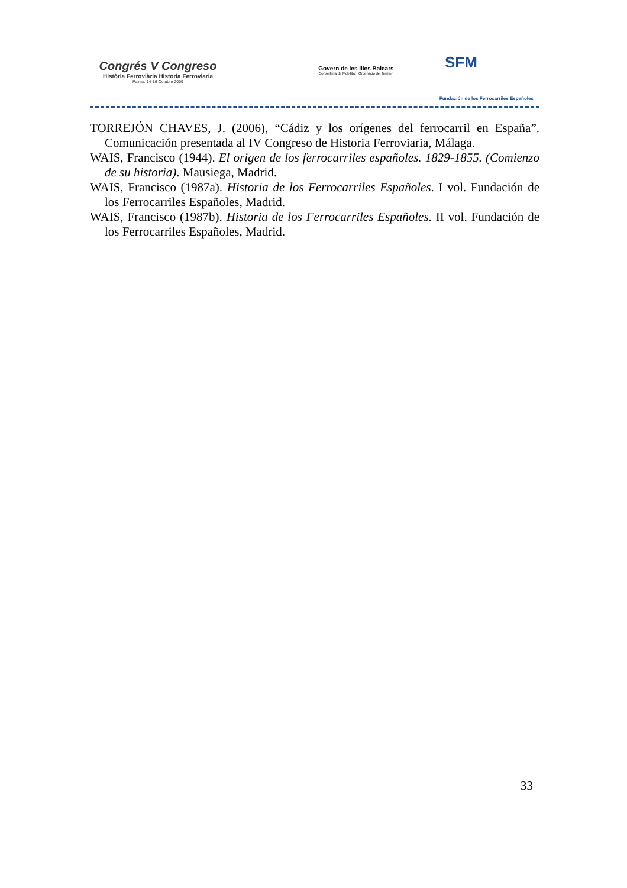Congrés V Congreso
Història Ferroviària Historia Ferroviaria
Palma, 14-16 Octubre 2009
Govern de les Illes Balears
Conselleria de Mobilitat i Ordenació del Territori
SFM
Fundación de los Ferrocarriles Españoles
TORREJÓN CHAVES, J. (2006), “Cádiz y los orígenes del ferrocarril en España”. Comunicación presentada al IV Congreso de Historia Ferroviaria, Málaga.
WAIS, Francisco (1944). El origen de los ferrocarriles españoles. 1829-1855. (Comienzo de su historia). Mausiega, Madrid.
WAIS, Francisco (1987a). Historia de los Ferrocarriles Españoles. I vol. Fundación de los Ferrocarriles Españoles, Madrid.
WAIS, Francisco (1987b). Historia de los Ferrocarriles Españoles. II vol. Fundación de los Ferrocarriles Españoles, Madrid.
33